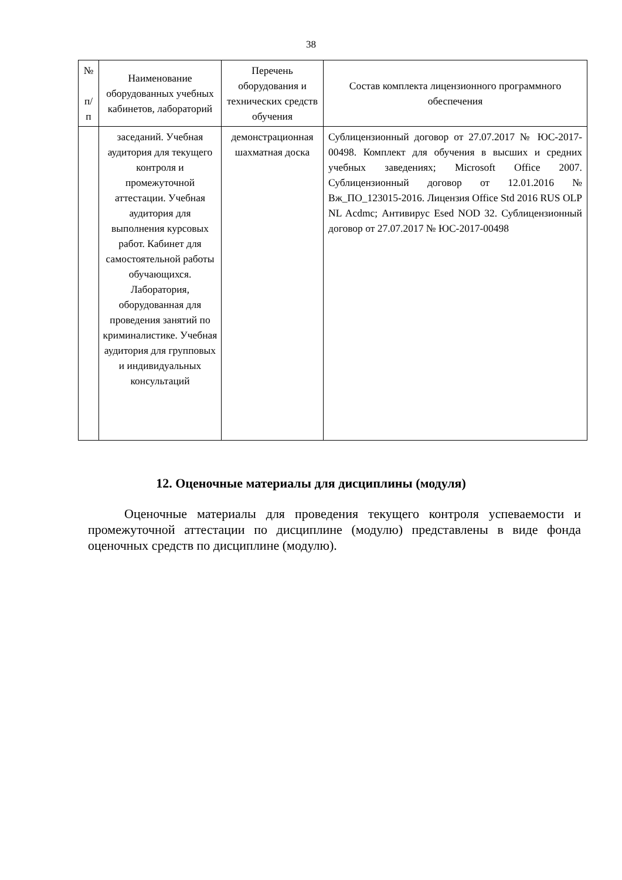38
| № п/ п | Наименование оборудованных учебных кабинетов, лабораторий | Перечень оборудования и технических средств обучения | Состав комплекта лицензионного программного обеспечения |
| --- | --- | --- | --- |
| | заседаний. Учебная аудитория для текущего контроля и промежуточной аттестации. Учебная аудитория для выполнения курсовых работ. Кабинет для самостоятельной работы обучающихся. Лаборатория, оборудованная для проведения занятий по криминалистике. Учебная аудитория для групповых и индивидуальных консультаций | демонстрационная шахматная доска | Сублицензионный договор от 27.07.2017 № ЮС-2017-00498. Комплект для обучения в высших и средних учебных заведениях; Microsoft Office 2007. Сублицензионный договор от 12.01.2016 № Вж_ПО_123015-2016. Лицензия Office Std 2016 RUS OLP NL Acdmc; Антивирус Esed NOD 32. Сублицензионный договор от 27.07.2017 № ЮС-2017-00498 |
12. Оценочные материалы для дисциплины (модуля)
Оценочные материалы для проведения текущего контроля успеваемости и промежуточной аттестации по дисциплине (модулю) представлены в виде фонда оценочных средств по дисциплине (модулю).